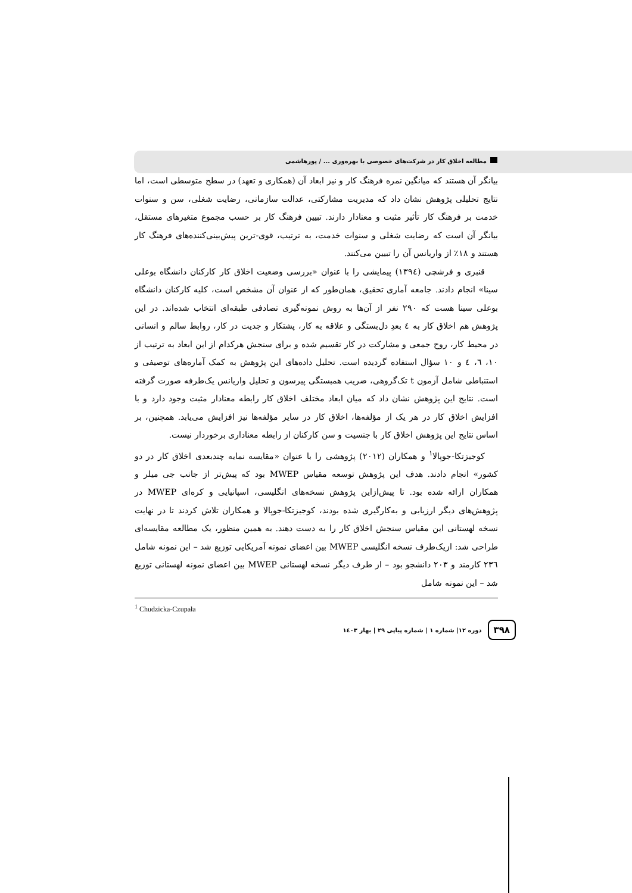مطالعه اخلاق کار در شرکت‌های خصوصی با بهره‌وری ... / پورهاشمی
بیانگر آن هستند که میانگین نمره فرهنگ کار و نیز ابعاد آن (همکاری و تعهد) در سطح متوسطی است، اما نتایج تحلیلی پژوهش نشان داد که مدیریت مشارکتی، عدالت سازمانی، رضایت شغلی، سن و سنوات خدمت بر فرهنگ کار تأثیر مثبت و معنادار دارند. تبیین فرهنگ کار بر حسب مجموع متغیرهای مستقل، بیانگر آن است که رضایت شغلی و سنوات خدمت، به ترتیب، قوی-ترین پیش‌بینی‌کننده‌های فرهنگ کار هستند و ۱۸٪ از واریانس آن را تبیین می‌کنند.
قنبری و فرشچی (۱۳۹٤) پیمایشی را با عنوان «بررسی وضعیت اخلاق کار کارکنان دانشگاه بوعلی سینا» انجام دادند. جامعه آماری تحقیق، همان‌طور که از عنوان آن مشخص است، کلیه کارکنان دانشگاه بوعلی سینا هست که ۲۹۰ نفر از آن‌ها به روش نمونه‌گیری تصادفی طبقه‌ای انتخاب شده‌اند. در این پژوهش هم اخلاق کار به ٤ بعدِ دل‌بستگی و علاقه به کار، پشتکار و جدیت در کار، روابط سالم و انسانی در محیط کار، روح جمعی و مشارکت در کار تقسیم شده و برای سنجش هرکدام از این ابعاد به ترتیب از ۱۰، ٦، ٤ و ۱۰ سؤال استفاده گردیده است. تحلیل داده‌های این پژوهش به کمک آماره‌های توصیفی و استنباطی شامل آزمون t تک‌گروهی، ضریب همبستگی پیرسون و تحلیل واریانس یک‌طرفه صورت گرفته است. نتایج این پژوهش نشان داد که میان ابعاد مختلف اخلاق کار رابطه معنادار مثبت وجود دارد و با افزایش اخلاق کار در هر یک از مؤلفه‌ها، اخلاق کار در سایر مؤلفه‌ها نیز افزایش می‌یابد. همچنین، بر اساس نتایج این پژوهش اخلاق کار با جنسیت و سن کارکنان از رابطه معناداری برخوردار نیست.
کوجیزتکا-جوپالا<sup>۱</sup> و همکاران (۲۰۱۲) پژوهشی را با عنوان «مقایسه نمایه چندبعدی اخلاق کار در دو کشور» انجام دادند. هدف این پژوهش توسعه مقیاس MWEP بود که پیش‌تر از جانب جی میلر و همکاران ارائه شده بود. تا پیش‌ازاین پژوهش نسخه‌های انگلیسی، اسپانیایی و کره‌ای MWEP در پژوهش‌های دیگر ارزیابی و به‌کارگیری شده بودند، کوجیزتکا-جوپالا و همکاران تلاش کردند تا در نهایت نسخه لهستانی این مقیاس سنجش اخلاق کار را به دست دهند. به همین منظور، یک مطالعه مقایسه‌ای طراحی شد: ازیک‌طرف نسخه انگلیسی MWEP بین اعضای نمونه آمریکایی توزیع شد – این نمونه شامل ۲۳٦ کارمند و ۲۰۳ دانشجو بود – از طرف دیگر نسخه لهستانی MWEP بین اعضای نمونه لهستانی توزیع شد – این نمونه شامل
<sup>1</sup> Chudzicka-Czupała
۳۹۸ دوره ۱۲| شماره ۱ | شماره پیاپی ۲۹ | بهار ۱٤۰۳